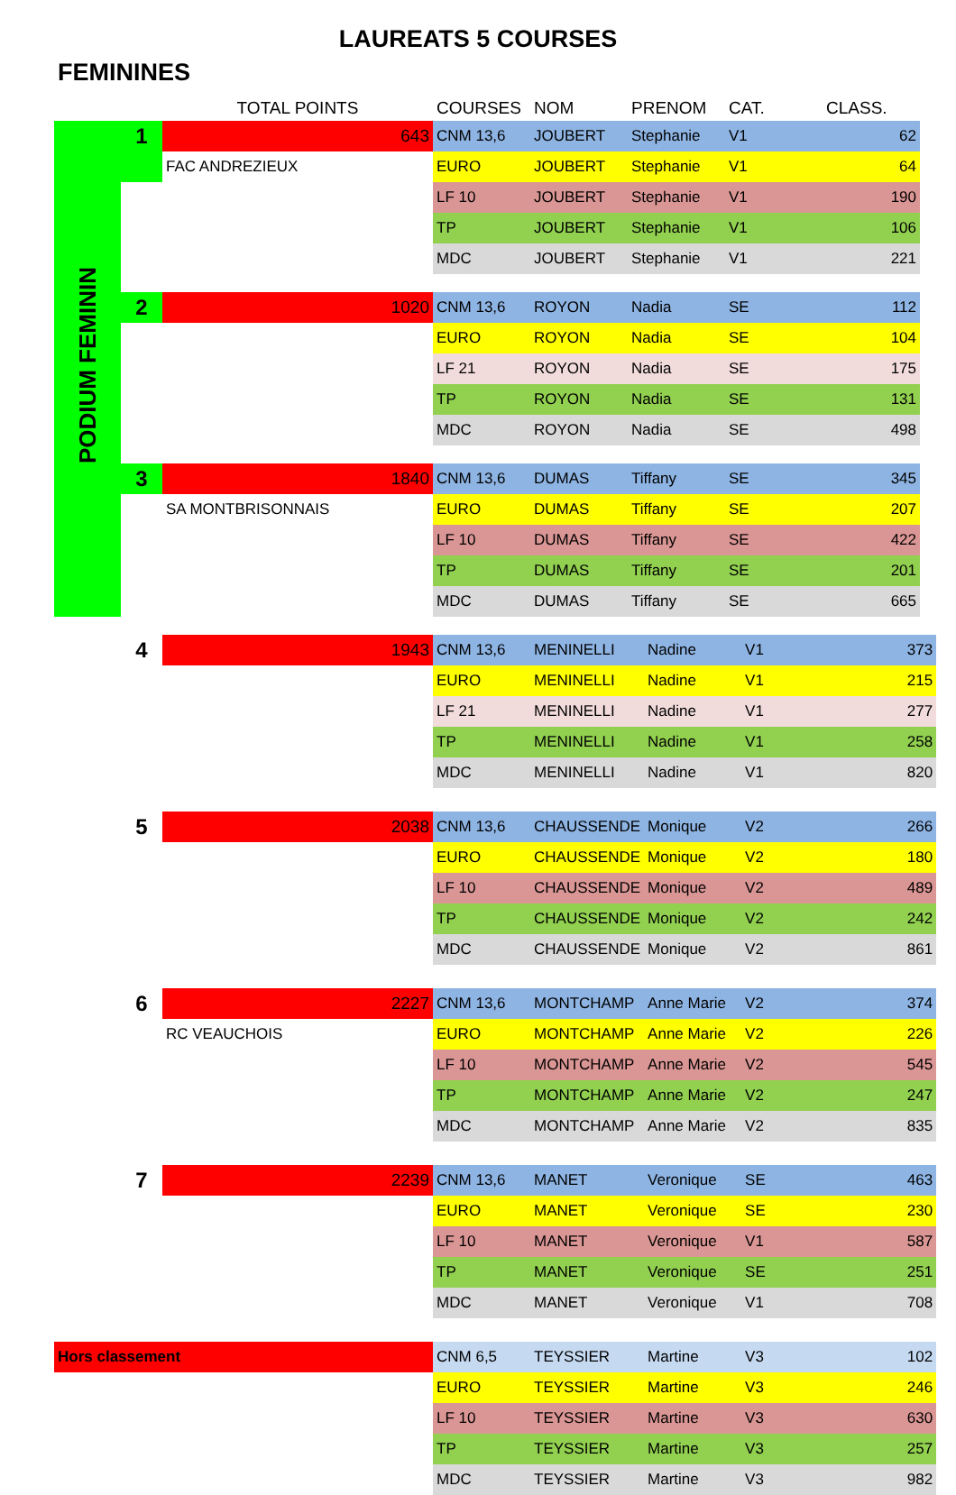LAUREATS 5 COURSES
FEMININES
| | | TOTAL POINTS | COURSES | NOM | PRENOM | CAT. | CLASS. |
| --- | --- | --- | --- | --- | --- | --- | --- |
| PODIUM FEMININ | 1 | 643 | CNM 13,6 | JOUBERT | Stephanie | V1 | 62 |
| | | FAC ANDREZIEUX | EURO | JOUBERT | Stephanie | V1 | 64 |
| | | | LF 10 | JOUBERT | Stephanie | V1 | 190 |
| | | | TP | JOUBERT | Stephanie | V1 | 106 |
| | | | MDC | JOUBERT | Stephanie | V1 | 221 |
| | 2 | 1020 | CNM 13,6 | ROYON | Nadia | SE | 112 |
| | | | EURO | ROYON | Nadia | SE | 104 |
| | | | LF 21 | ROYON | Nadia | SE | 175 |
| | | | TP | ROYON | Nadia | SE | 131 |
| | | | MDC | ROYON | Nadia | SE | 498 |
| | 3 | 1840 | CNM 13,6 | DUMAS | Tiffany | SE | 345 |
| | | SA MONTBRISONNAIS | EURO | DUMAS | Tiffany | SE | 207 |
| | | | LF 10 | DUMAS | Tiffany | SE | 422 |
| | | | TP | DUMAS | Tiffany | SE | 201 |
| | | | MDC | DUMAS | Tiffany | SE | 665 |
| | 4 | 1943 | CNM 13,6 | MENINELLI | Nadine | V1 | 373 |
| | | | EURO | MENINELLI | Nadine | V1 | 215 |
| | | | LF 21 | MENINELLI | Nadine | V1 | 277 |
| | | | TP | MENINELLI | Nadine | V1 | 258 |
| | | | MDC | MENINELLI | Nadine | V1 | 820 |
| | 5 | 2038 | CNM 13,6 | CHAUSSENDE | Monique | V2 | 266 |
| | | | EURO | CHAUSSENDE | Monique | V2 | 180 |
| | | | LF 10 | CHAUSSENDE | Monique | V2 | 489 |
| | | | TP | CHAUSSENDE | Monique | V2 | 242 |
| | | | MDC | CHAUSSENDE | Monique | V2 | 861 |
| | 6 | 2227 | CNM 13,6 | MONTCHAMP | Anne Marie | V2 | 374 |
| | | RC VEAUCHOIS | EURO | MONTCHAMP | Anne Marie | V2 | 226 |
| | | | LF 10 | MONTCHAMP | Anne Marie | V2 | 545 |
| | | | TP | MONTCHAMP | Anne Marie | V2 | 247 |
| | | | MDC | MONTCHAMP | Anne Marie | V2 | 835 |
| | 7 | 2239 | CNM 13,6 | MANET | Veronique | SE | 463 |
| | | | EURO | MANET | Veronique | SE | 230 |
| | | | LF 10 | MANET | Veronique | V1 | 587 |
| | | | TP | MANET | Veronique | SE | 251 |
| | | | MDC | MANET | Veronique | V1 | 708 |
| Hors classement | | | CNM 6,5 | TEYSSIER | Martine | V3 | 102 |
| | | | EURO | TEYSSIER | Martine | V3 | 246 |
| | | | LF 10 | TEYSSIER | Martine | V3 | 630 |
| | | | TP | TEYSSIER | Martine | V3 | 257 |
| | | | MDC | TEYSSIER | Martine | V3 | 982 |